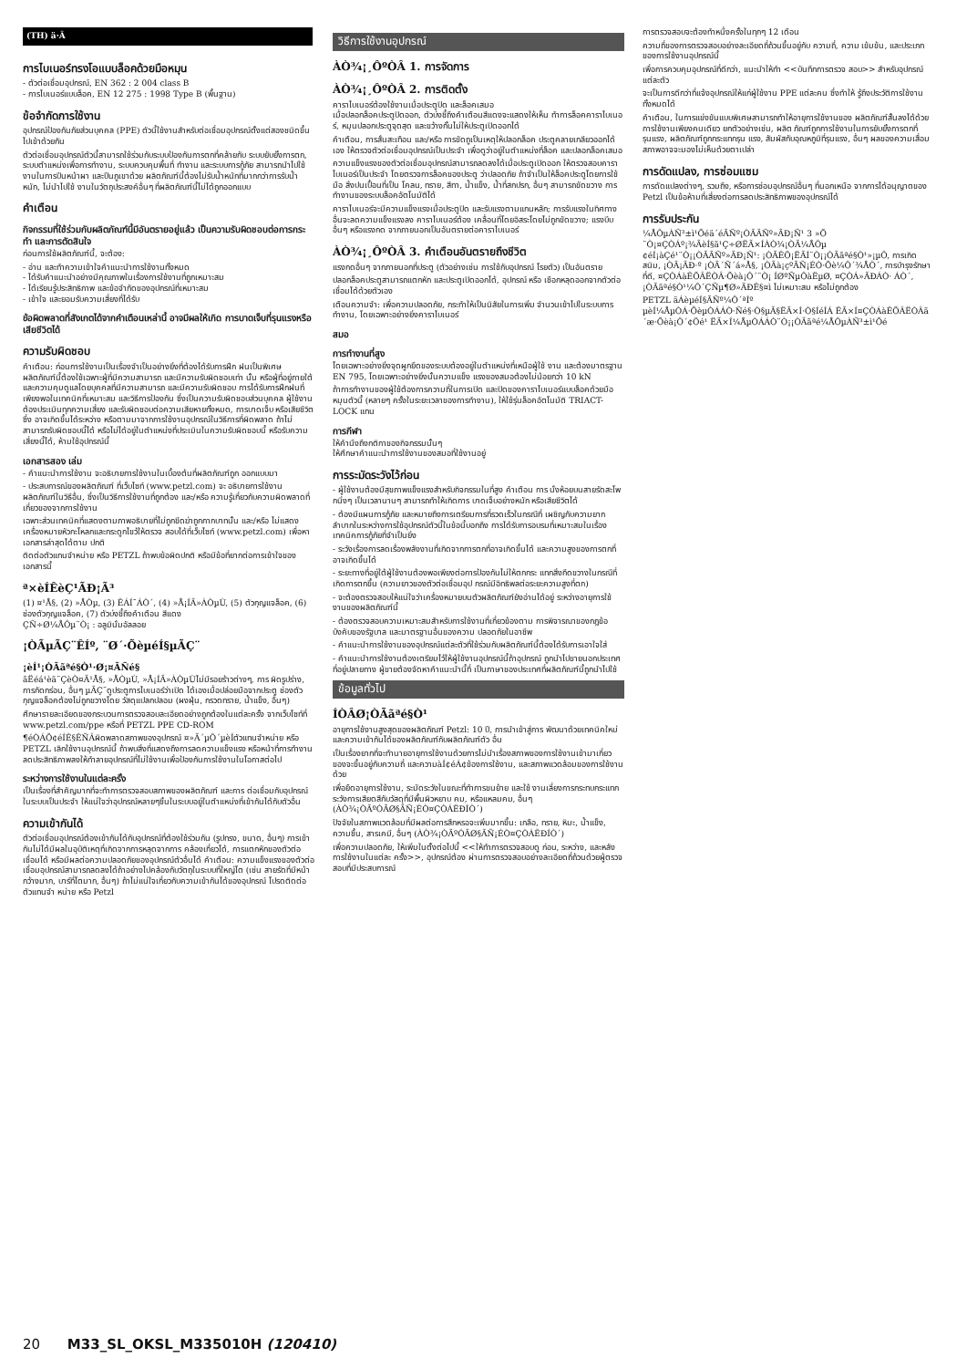(TH) ä·Â
การไบเนอร์ทรงโอแบบล็อคด้วยมือหมุน
- ตัวต่อเชื่อมอุปกรณ์, EN 362 : 2 004 class B
- การไบเนอร์แบบล็อค, EN 12 275 : 1998 Type B (พื้นฐาน)
ข้อจำกัดการใช้งาน
อุปกรณ์ป้องกันภัยส่วนบุคคล (PPE) ตัวนี้ใช้งานสำหรับต่อเชื่อมอุปกรณ์ตั้งแต่สองชนิดขึ้นไปเข้าด้วยกัน
ตัวต่อเชื่อมอุปกรณ์ตัวนี้สามารถใช้ร่วมกับระบบป้องกันการตกที่คล้ายกับ ระบบยับยั้งการตก, ระบบตำแหน่งเพื่อการทำงาน, ระบบควบคุมพื้นที่ ทำงาน และระบบการกู้ภัย สามารถนำไปใช้งานในการปีนหน้าผา และปีนภูเขาด้วย ผลิตภัณฑ์นี้ต้องไม่รับน้ำหนักที่มากกว่าการรับน้ำหนัก, ไม่นำไปใช้ งานในวัตถุประสงค์อื่นๆ ที่ผลิตภัณฑ์นี้ไม่ได้ถูกออกแบบ
คำเตือน
กิจกรรมที่ใช้ร่วมกับผลิตภัณฑ์นี้มีอันตรายอยู่แล้ว เป็นความรับผิดชอบต่อการกระทำ และการตัดสินใจ
ก่อนการใช้ผลิตภัณฑ์นี้, จะต้อง:
- อ่าน และทำความเข้าใจคำแนะนำการใช้งานทั้งหมด
- ได้รับคำแนะนำอย่างมีคุณภาพในเรื่องการใช้งานที่ถูกเหมาะสม
- ได้เรียนรู้ประสิทธิภาพ และข้อจำกัดของอุปกรณ์ที่เหมาะสม
- เข้าใจ และยอมรับความเสี่ยงที่ได้รับ
ข้อผิดพลาดที่สังเกตได้จากคำเตือนเหล่านี้ อาจมีผลให้เกิด การบาดเจ็บที่รุนแรงหรือเสียชีวิตได้
ความรับผิดชอบ
คำเตือน: ก่อนการใช้งานเป็นเรื่องจำเป็นอย่างยิ่งที่ต้องได้รับการฝึก ฝนเป็นพิเศษ ผลิตภัณฑ์นี้ต้องใช้เฉพาะผู้ที่มีความสามารถ และมีความรับผิดชอบเท่า นั้น หรือผู้ที่อยู่ภายใต้ และความคุมดูแลโดยบุคคลที่มีความสามารถ และมีความรับผิดชอบ การได้รับการฝึกฝนที่เพียงพอในเทคนิคที่เหมาะสม และวิธีการป้องกัน ซึ่งเป็นความรับผิดชอบส่วนบุคคล ผู้ใช้งานต้องประเมินทุกความเสี่ยง และรับผิดชอบต่อความเสียหายทั้งหมด, การบาดเจ็บ หรือเสียชีวิตซึ่ง อาจเกิดขึ้นได้ระหว่าง หรือตามมาจากการใช้งานอุปกรณ์ในวิธีการที่ผิดพลาด ถ้าไม่สามารถรับผิดชอบนี้ได้ หรือไม่ได้อยู่ในตำแหน่งที่ประเมินในความรับผิดชอบนี้ หรือรับความเสี่ยงนี้ได้, ห้ามใช้อุปกรณ์นี้
เอกสารสอง เล่ม
- คำแนะนำการใช้งาน จะอธิบายการใช้งานในเบื้องต้นที่ผลิตภัณฑ์ถูก ออกแบบมา
- ประสบการณ์ของผลิตภัณฑ์ ที่เว็บไซท์ (www.petzl.com) จะ อธิบายการใช้งานผลิตภัณฑ์ในวิธีอื่น, ซึ่งเป็นวิธีการใช้งานที่ถูกต้อง และ/หรือ ความรู้เกี่ยวกับความผิดพลาดที่เกี่ยวของจากการใช้งาน
เฉพาะส่วนเทคนิคที่แสดงตามภาพอธิบายที่ไม่ถูกขีดฆ่าถูกกากบาทนั้น และ/หรือ ไม่แสดงเครื่องหมายหัวกะโหลกและกระดูกไขว้ให้ตรวจ สอบได้ที่เว็บไซท์ (www.petzl.com) เพื่อหาเอกสารล่าสุดได้ตาม ปกติ
ติดต่อตัวแทนจำหน่าย หรือ PETZL ถ้าพบข้อผิดปกติ หรือมีข้อที่ยากต่อการเข้าใจของเอกสารนี้
ª×èÍÊèÇ¹ÃÐ¡Ã³
(1) ¤¹Å§, (2) »ÅÒµ, (3) ÊÁÍ¯ÁÒ´, (4) »Å¡ÍÃ»ÀÒµÙ, (5) ตัวกุญแจล็อค, (6) ช่องตัวกุญแจล็อค, (7) ตัวบ่งชี้ถึงคำเตือน สีแดง
ÇÑ÷Ø¼ÅÔµ¨Ò¡ : อลูมินั่มอัลลอย
¡ÒÃµÃÇ¨ÊÍº, ¨Ø´·ÕèµéÍ§µÃÇ¨
¡èÍ¹¡ÒÃãªé§Ò¹·Ø¡¤ÃÑé§
ãËéá¹èã¨ÇèÒ¤Ã¹Å§, »ÅÒµÙ, »Å¡ÍÃ»ÀÒµÙไม่มีรอยร้าวต่างๆ, การ ผิดรูปร่าง, การกัดกร่อน, อื่นๆ µÃÇ¨ดูประตูการไบเนอร์ว่าเปิด ได้เองเมื่อปล่อยมือจากประตู ช่องตัวกุญแจล็อคต้องไม่ถูกขวางโดย วัสดุแปลกปลอม (ผงฝุ่น, กรวดทราย, น้ำแข็ง, อื่นๆ)
ศึกษารายละเอียดของกระบวนการตรวจสอบละเอียดอย่างถูกต้องในแต่ละครั้ง จากเว็บไซท์ที่ www.petzl.com/ppe หรือที่ PETZL PPE CD-ROM
¶éÒÁÕ¢éÍÊ§ÊÑÂผิดพลาดสภาพของอุปกรณ์ ¤»Ã´µÔ´µèÍตัวแทนจำหน่าย หรือ PETZL เลิกใช้งานอุปกรณ์นี้ ถ้าพบสิ่งที่แสดงถึงการลดความแข็งแรง หรือหน้าที่การทำงานลดประสิทธิภาพลงให้ทำลายอุปกรณ์ที่ไม่ใช้งานเพื่อป้องกันการใช้งานในโอกาสต่อไป
ระหว่างการใช้งานในแต่ละครั้ง
เป็นเรื่องที่สำคัญมากที่จะทำการตรวจสอบสภาพของผลิตภัณฑ์ และการ ต่อเชื่อมกับอุปกรณ์ในระบบเป็นประจำ ให้แน่ใจว่าอุปกรณ์หลายๆชิ้นในระบบอยู่ในตำแหน่งที่เข้ากันได้กับตัวอื่น
ความเข้ากันได้
ตัวต่อเชื่อมอุปกรณ์ต้องเข้ากันได้กับอุปกรณ์ที่ต้องใช้ร่วมกัน (รูปทรง, ขนาด, อื่นๆ) การเข้ากันไม่ได้มีผลในอุบัติเหตุที่เกิดจากการหลุดจากการ คล้องเกี่ยวได้, การแตกหักของตัวต่อเชื่อมได้ หรือมีผลต่อความปลอดภัยของอุปกรณ์ตัวอื่นได้ คำเตือน: ความแข็งแรงของตัวต่อเชื่อมอุปกรณ์สามารถลดลงได้ถ้าอย่างไปคล้องกับวัตถุในระบบที่ใหญ่โต (เช่น สายรัดที่มีหน้ากว้างมาก, บาร์ที่โตมาก, อื่นๆ) ถ้าไม่แน่ใจเกี่ยวกับความเข้ากันได้ของอุปกรณ์ โปรดติดต่อตัวแทนจำ หน่าย หรือ Petzl
วิธีการใช้งานอุปกรณ์
ÀÒ¾¡¸ÔºÒÂ 1. การจัดการ
ÀÒ¾¡¸ÔºÒÂ 2. การติดตั้ง
คาราไบเนอร์ต้องใช้งานเมื่อประตูปิด และล็อคเสมอ
เมื่อปลอกล็อคประตูปิดออก, ตัวบ่งชี้ถึงคำเตือนสีแดงจะแสดงให้เห็น ทำการล็อคคาราไบเนอร์, หมุนปลอกประตูจุดสุด และขว้างกั้นไม่ให้ประตูเปิดออกได้
คำเตือน, การสั่นสะเทือน และ/หรือ การขัดถูเป็นเหตุให้ปลอกล็อค ประตูคลายเกลียวออกได้เอง ให้ตรวจตัวต่อเชื่อมอุปกรณ์เป็นประจำ เพื่อดูว่าอยู่ในตำแหน่งที่ล็อค และปลอกล็อคเสมอ
ความแข็งแรงของตัวต่อเชื่อมอุปกรณ์สามารถลดลงได้เมื่อประตูเปิดออก ให้ตรวจสอบคาราไบเนอร์เป็นประจำ โดยตรวจการล็อคของประตู ว่าปลอดภัย ถ้าจำเป็นให้ล็อคประตูโดยการใช้มือ สิ่งปนเปื้อนที่เป็น โคลน, ทราย, สีทา, น้ำแข็ง, น้ำที่สกปรก, อื่นๆ สามารถขัดขวาง การทำงานของระบบล็อคอัตโนมัติได้
คาราไบเนอร์จะมีความแข็งแรงเมื่อประตูปิด และรับแรงตามแกนหลัก; การรับแรงในทิศทางอื่นจะลดความแข็งแรงลง คาราไบเนอร์ต้อง เคลื่อนที่โดยอิสระโดยไม่ถูกขัดขวาง; แรงบีบอื่นๆ หรือแรงกด จากภายนอกเป็นอันตรายต่อคาราไบเนอร์
ÀÒ¾¡¸ÔºÒÂ 3. คำเตือนอันตรายถึงชีวิต
แรงกดอื่นๆ จากภายนอกที่ประตู (ตัวอย่างเช่น การใช้กับอุปกรณ์ โรยตัว) เป็นอันตราย
ปลอกล็อคประตูสามารถแตกหัก และประตูเปิดออกได้, อุปกรณ์ หรือ เชือกหลุดออกจากตัวต่อเชื่อมได้ด้วยตัวเอง
เตือนความจำ: เพื่อความปลอดภัย, กระทำให้เป็นนิสัยในการเพิ่ม จำนวนเข้าไปในระบบการทำงาน, โดยเฉพาะอย่างยิ่งคาราไบเนอร์
สมอ
การทำงานที่สูง
โดยเฉพาะอย่างยิ่งจุดผูกยึดของระบบต้องอยู่ในตำแหน่งที่เหนือผู้ใช้ งาน และต้องมาตรฐาน EN 795, โดยเฉพาะอย่างยิ่งนั้นความแข็ง แรงของสมอต้องไม่น้อยกว่า 10 kN
ถ้าการทำงานของผู้ใช้ต้องการความถี่ในการเปิด และปิดของคาราไบเนอร์แบบล็อคด้วยมือหมุนตัวนี้ (หลายๆ ครั้งในระยะเวลาของการทำงาน), ให้ใช้รุ่นล็อคอัตโนมัติ TRIACT-LOCK แทน
การกีฬา
ให้คำนึงถึงกติกาของกิจกรรมนั้นๆ
ให้ศึกษาคำแนะนำการใช้งานของสมอที่ใช้งานอยู่
การระมัดระวังไว้ก่อน
- ผู้ใช้งานต้องมีสุขภาพแข็งแรงสำหรับกิจกรรมในที่สูง คำเตือน การ นั่งห้อยบนสายรัดสะโพกนิ่งๆ เป็นเวลานานๆ สามารถทำให้เกิดการ บาดเจ็บอย่างหนัก หรือเสียชีวิตได้
- ต้องมีแผนการกู้ภัย และหมายถึงการเตรียมการที่รวดเร็วในกรณีที่ เผชิญกับความยากลำบากในระหว่างการใช้อุปกรณ์ตัวนี้ในข้อนี้บอกถึง การได้รับการอบรมที่เหมาะสมในเรื่องเทคนิคการกู้ภัยที่จำเป็นยิ่ง
- ระวังเรื่องการลดเรื่องพลังงานที่เกิดจากการตกที่อาจเกิดขึ้นได้ และความสูงของการตกที่อาจเกิดขึ้นได้
- ระยะทางที่อยู่ใต้ผู้ใช้งานต้องพอเพียงต่อการป้องกันไม่ให้ตกกระ แทกสิ่งกีดขวางในกรณีที่เกิดการตกขึ้น (ความยาวของตัวต่อเชื่อมอุป กรณ์มีอิทธิพลต่อระยะความสูงที่ตก)
- จะต้องตรวจสอบให้แน่ใจว่าเครื่องหมายบนตัวผลิตภัณฑ์ยังอ่านได้อยู่ ระหว่างอายุการใช้งานของผลิตภัณฑ์นี้
- ต้องตรวจสอบความเหมาะสมสำหรับการใช้งานที่เกี่ยวข้องตาม การพิจารณาของกฎข้อบังคับของรัฐบาล และมาตรฐานอื่นของความ ปลอดภัยในอาชีพ
- คำแนะนำการใช้งานของอุปกรณ์แต่ละตัวที่ใช้ร่วมกับผลิตภัณฑ์นี้ต้องได้รับการเอาใจใส่
- คำแนะนำการใช้งานต้องเตรียมไว้ให้ผู้ใช้งานอุปกรณ์นี้ถ้าอุปกรณ์ ถูกนำไปขายนอกประเทศที่อยู่ปลายทาง ผู้ขายต้องจัดหาคำแนะนำนี้ที่ เป็นภาษาของประเทศที่ผลิตภัณฑ์นี้ถูกนำไปใช้
ข้อมูลทั่วไป
ÍÒÂØ¡ÒÃãªé§Ò¹
อายุการใช้งานสูงสุดของผลิตภัณฑ์ Petzl: 10 ปี, การนำเข้าสู่การ พัฒนาด้วยเทคนิคใหม่ และความเข้ากันได้ของผลิตภัณฑ์กับผลิตภัณฑ์ตัว อื่น
เป็นเรื่องยากที่จะทำนายอายุการใช้งานด้วยการไม่นำเรื่องสภาพของการใช้งานเข้ามาเกี่ยวของจะขึ้นอยู่กับความถี่ และความàÍ¢éÁ¢ข้องการใช้งาน, และสภาพแวดล้อมของการใช้งานด้วย
เพื่อยืดอายุการใช้งาน, ระมัดระวังในขณะที่ทำการขนย้าย และใช้ งานเลี่ยงการกระทบกระแทก ระวังการเสียดสีกับวัสดุที่มีพื้นผิวหยาบ คม, หรือแหลมคม, อื่นๆ (ÀÒ¾¡ÒÃºÓÃØ§ÃÑ¡ÉÒ¤ÇÒÁÊÐÍÒ´)
ปัจจัยในสภาพแวดล้อมที่มีผลต่อการสึกหรอจะเพิ่มมากขึ้น: เกลือ, ทราย, หิมะ, น้ำแข็ง, ความชื้น, สารเคมี, อื่นๆ (ÀÒ¾¡ÒÃºÓÃØ§ÃÑ¡ÉÒ¤ÇÒÁÊÐÍÒ´)
เพื่อความปลอดภัย, ให้เพิ่มในตั้งต่อไปนี้ <<ให้ทำการตรวจสอบดู ก่อน, ระหว่าง, และหลังการใช้งานในแต่ละ ครั้ง>>, อุปกรณ์ต้อง ผ่านการตรวจสอบอย่างละเอียดถี่ถ้วนด้วยผู้ตรวจสอบที่มีประสบการณ์
การตรวจสอบจะต้องทำหนึ่งครั้งในทุกๆ 12 เดือน
ความถี่ของการตรวจสอบอย่างละเอียดถี่ถ้วนขึ้นอยู่กับ ความถี่, ความ เข้มข้น, และประเภทของการใช้งานอุปกรณ์นี้
เพื่อการควบคุมอุปกรณ์ที่ดีกว่า, แนะนำให้ทำ <<บันทึกการตรวจ สอบ>> สำหรับอุปกรณ์แต่ละตัว
จะเป็นการดีกว่าที่แจ้งอุปกรณ์ให้แก่ผู้ใช้งาน PPE แต่ละคน ซึ่งทำให้ รู้ถึงประวัติการใช้งานทั้งหมดได้
คำเตือน, ในการแข่งขันแบบพิเศษสามารถทำให้อายุการใช้งานของ ผลิตภัณฑ์สั้นลงได้ด้วยการใช้งานเพียงคนเดียว ยกตัวอย่างเช่น, ผลิต ภัณฑ์ถูกการใช้งานในการยับยั้งการตกที่รุนแรง, ผลิตภัณฑ์ถูกกระแทกรุน แรง, สัมผัสกับอุณหภูมิที่รุนแรง, อื่นๆ ผลของความเสื่อมสภาพอาจจะมองไม่เห็นด้วยตาเปล่า
การดัดแปลง, การซ่อมแซม
การดัดแปลงต่างๆ, รวมถึง, หรือการซ่อมอุปกรณ์อื่นๆ ที่นอกเหนือ จากการได้อนุญาตของ Petzl เป็นข้อห้ามที่เสี่ยงต่อการลดประสิทธิภาพของอุปกรณ์ได้
การรับประกัน
¼ÅÔµÀÑ³±ì¹Õéä´éÃÑº¡ÒÃÃÑº»ÃÐ¡Ñ¹ 3 »Õ ¨Ò¡¤ÇÒÁº¡¾ÃèÍ§ã¹Ç÷ØËÃ×ÍÀÒ¾¡ÒÃ¼ÅÔµ ¢éÍ¡àÇé¹¨Ò¡¡ÒÃÃÑº»ÃÐ¡Ñ¹: ¡ÒÃÊÖ¡ËÃÍ¨Ò¡¡ÒÃãªé§Ò¹»¡µÔ, การเกิด สนิม, ¡ÒÃ¡ÃÐ·º ¡ÒÃ´Ñ´á»Å§, ¡ÒÃà¡çºÃÑ¡ÉÒ·Õè¼Ô´¾ÅÒ´, การบำรุงรักษาที่ดี, ¤ÇÒÁàÊÕÂËÒÂ·Õèà¡Ô´¨Ò¡ ÍØºÑµÔàËµØ, ¤ÇÒÁ»ÃÐÁÒ· ÁÒ´, ¡ÒÃãªé§Ò¹¼Ô´ÇÑµ¶Ø»ÃÐÊ§¤ì ไม่เหมาะสม หรือไม่ถูกต้อง
PETZL äÁèµéÍ§ÃÑº¼Ô´ªÍº µèÍ¼ÅµÒÁ·ÕèµÒÁÁÒ·Ñé§·Ò§µÃ§ËÃ×Í·Ò§ÍéÍÁ ËÃ×Í¤ÇÒÁàÊÕÂËÒÂã´æ·Õèà¡Ô´¢Öé¹ ËÃ×Í¼ÅµÒÁÁÒ¨Ò¡¡ÒÃãªé¼ÅÔµÀÑ³±ì¹Õé
20 M33_SL_OKSL_M335010H (120410)